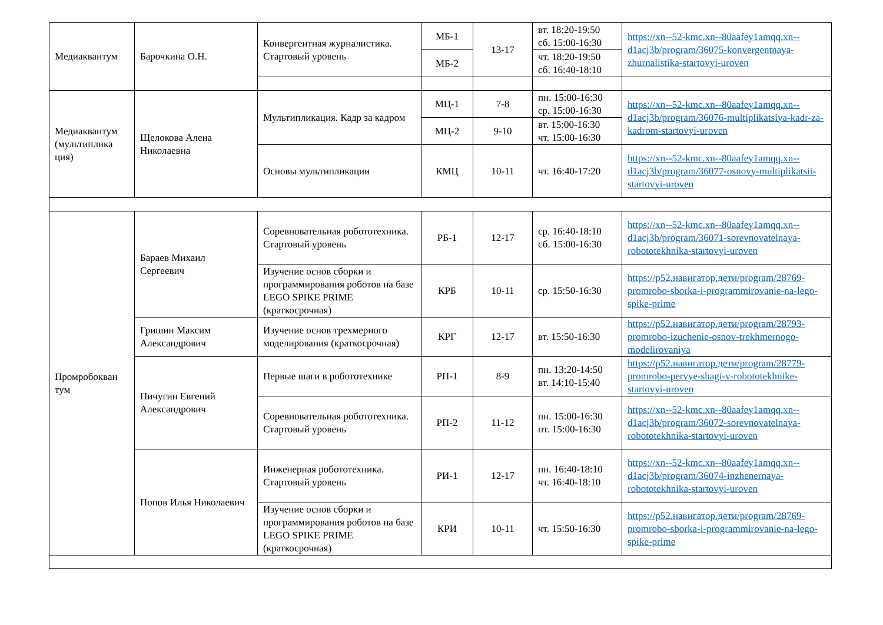| Медиаквантум | Барочкина О.Н. | Конвергентная журналистика. Стартовый уровень | МБ-1 | 13-17 | вт. 18:20-19:50 сб. 15:00-16:30 | https://xn--52-kmc.xn--80aafey1amqq.xn--d1acj3b/program/36075-konvergentnaya-zhurnalistika-startovyi-uroven |
| | | | МБ-2 | | чт. 18:20-19:50 сб. 16:40-18:10 | |
| Медиаквантум (мультиплика ция) | Щелокова Алена Николаевна | Мультипликация. Кадр за кадром | МЦ-1 | 7-8 | пн. 15:00-16:30 ср. 15:00-16:30 | https://xn--52-kmc.xn--80aafey1amqq.xn--d1acj3b/program/36076-multiplikatsiya-kadr-za-kadrom-startovyi-uroven |
| | | | МЦ-2 | 9-10 | вт. 15:00-16:30 чт. 15:00-16:30 | |
| | | Основы мультипликации | КМЦ | 10-11 | чт. 16:40-17:20 | https://xn--52-kmc.xn--80aafey1amqq.xn--d1acj3b/program/36077-osnovy-multiplikatsii-startovyi-uroven |
| Промробокван тум | Бараев Михаил Сергеевич | Соревновательная робототехника. Стартовый уровень | РБ-1 | 12-17 | ср. 16:40-18:10 сб. 15:00-16:30 | https://xn--52-kmc.xn--80aafey1amqq.xn--d1acj3b/program/36071-sorevnovatelnaya-robototekhnika-startovyi-uroven |
| | | Изучение основ сборки и программирования роботов на базе LEGO SPIKE PRIME (краткосрочная) | КРБ | 10-11 | ср. 15:50-16:30 | https://р52.навигатор.дети/program/28769-promrobo-sborka-i-programmirovanie-na-lego-spike-prime |
| | Гришин Максим Александрович | Изучение основ трехмерного моделирования (краткосрочная) | КРГ | 12-17 | вт. 15:50-16:30 | https://р52.навигатор.дети/program/28793-promrobo-izuchenie-osnov-trekhmernogo-modelirovaniya |
| | Пичугин Евгений Александрович | Первые шаги в робототехнике | РП-1 | 8-9 | пн. 13:20-14:50 вт. 14:10-15:40 | https://р52.навигатор.дети/program/28779-promrobo-pervye-shagi-v-robototekhnike-startovyi-uroven |
| | | Соревновательная робототехника. Стартовый уровень | РП-2 | 11-12 | пн. 15:00-16:30 пт. 15:00-16:30 | https://xn--52-kmc.xn--80aafey1amqq.xn--d1acj3b/program/36072-sorevnovatelnaya-robototekhnika-startovyi-uroven |
| | Попов Илья Николаевич | Инженерная робототехника. Стартовый уровень | РИ-1 | 12-17 | пн. 16:40-18:10 чт. 16:40-18:10 | https://xn--52-kmc.xn--80aafey1amqq.xn--d1acj3b/program/36074-inzhenernaya-robototekhnika-startovyi-uroven |
| | | Изучение основ сборки и программирования роботов на базе LEGO SPIKE PRIME (краткосрочная) | КРИ | 10-11 | чт. 15:50-16:30 | https://р52.навигатор.дети/program/28769-promrobo-sborka-i-programmirovanie-na-lego-spike-prime |